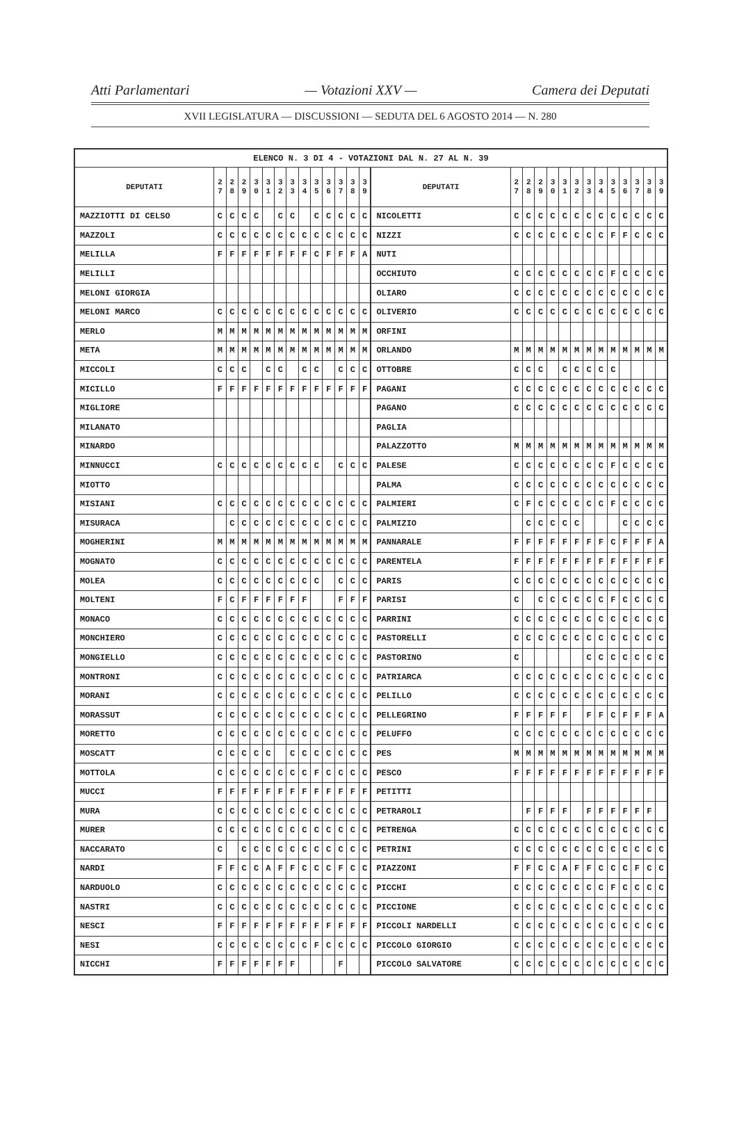Atti Parlamentari — Votazioni XXV — Camera dei Deputati
XVII LEGISLATURA — DISCUSSIONI — SEDUTA DEL 6 AGOSTO 2014 — N. 280
| ELENCO N. 3 DI 4 - VOTAZIONI DAL N. 27 AL N. 39 | | | | | | | | | | | | | | | | | | | | | | | | | | | |
| --- | --- | --- | --- | --- | --- | --- | --- | --- | --- | --- | --- | --- | --- | --- | --- | --- | --- | --- | --- | --- | --- | --- | --- | --- | --- | --- | --- |
| DEPUTATI | 2 7 | 2 8 | 2 9 | 3 0 | 3 1 | 3 2 | 3 3 | 3 4 | 3 5 | 3 6 | 3 7 | 3 8 | 3 9 | DEPUTATI | 2 7 | 2 8 | 2 9 | 3 0 | 3 1 | 3 2 | 3 3 | 3 4 | 3 5 | 3 6 | 3 7 | 3 8 | 3 9 |
| MAZZIOTTI DI CELSO | C | C | C | C | | C | C | | C | C | C | C | C | NICOLETTI | C | C | C | C | C | C | C | C | C | C | C | C | C |
| MAZZOLI | C | C | C | C | C | C | C | C | C | C | C | C | C | NIZZI | C | C | C | C | C | C | C | C | F | F | C | C | C |
| MELILLA | F | F | F | F | F | F | F | F | C | F | F | F | A | NUTI | | | | | | | | | | | | | |
| MELILLI | | | | | | | | | | | | | | OCCHIUTO | C | C | C | C | C | C | C | C | F | C | C | C | C |
| MELONI GIORGIA | | | | | | | | | | | | | | OLIARO | C | C | C | C | C | C | C | C | C | C | C | C | C |
| MELONI MARCO | C | C | C | C | C | C | C | C | C | C | C | C | C | OLIVERIO | C | C | C | C | C | C | C | C | C | C | C | C | C |
| MERLO | M | M | M | M | M | M | M | M | M | M | M | M | M | ORFINI | | | | | | | | | | | | | |
| META | M | M | M | M | M | M | M | M | M | M | M | M | M | ORLANDO | M | M | M | M | M | M | M | M | M | M | M | M | M |
| MICCOLI | C | C | C | | C | C | | C | C | | C | C | C | OTTOBRE | C | C | C | | C | C | C | C | C | | | | |
| MICILLO | F | F | F | F | F | F | F | F | F | F | F | F | F | PAGANI | C | C | C | C | C | C | C | C | C | C | C | C | C |
| MIGLIORE | | | | | | | | | | | | | | PAGANO | C | C | C | C | C | C | C | C | C | C | C | C | C |
| MILANATO | | | | | | | | | | | | | | PAGLIA | | | | | | | | | | | | | |
| MINARDO | | | | | | | | | | | | | | PALAZZOTTO | M | M | M | M | M | M | M | M | M | M | M | M | M |
| MINNUCCI | C | C | C | C | C | C | C | C | C | | C | C | C | PALESE | C | C | C | C | C | C | C | C | F | C | C | C | C |
| MIOTTO | | | | | | | | | | | | | | PALMA | C | C | C | C | C | C | C | C | C | C | C | C | C |
| MISIANI | C | C | C | C | C | C | C | C | C | C | C | C | C | PALMIERI | C | F | C | C | C | C | C | C | F | C | C | C | C |
| MISURACA | | C | C | C | C | C | C | C | C | C | C | C | C | PALMIZIO | | C | C | C | C | C | | | | C | C | C | C |
| MOGHERINI | M | M | M | M | M | M | M | M | M | M | M | M | M | PANNARALE | F | F | F | F | F | F | F | F | C | F | F | F | A |
| MOGNATO | C | C | C | C | C | C | C | C | C | C | C | C | C | PARENTELA | F | F | F | F | F | F | F | F | F | F | F | F | F |
| MOLEA | C | C | C | C | C | C | C | C | C | | C | C | C | PARIS | C | C | C | C | C | C | C | C | C | C | C | C | C |
| MOLTENI | F | C | F | F | F | F | F | F | | | F | F | F | PARISI | C | | C | C | C | C | C | C | F | C | C | C | C |
| MONACO | C | C | C | C | C | C | C | C | C | C | C | C | C | PARRINI | C | C | C | C | C | C | C | C | C | C | C | C | C |
| MONCHIERO | C | C | C | C | C | C | C | C | C | C | C | C | C | PASTORELLI | C | C | C | C | C | C | C | C | C | C | C | C | C |
| MONGIELLO | C | C | C | C | C | C | C | C | C | C | C | C | C | PASTORINO | C | | | | | | C | C | C | C | C | C | C |
| MONTRONI | C | C | C | C | C | C | C | C | C | C | C | C | C | PATRIARCA | C | C | C | C | C | C | C | C | C | C | C | C | C |
| MORANI | C | C | C | C | C | C | C | C | C | C | C | C | C | PELILLO | C | C | C | C | C | C | C | C | C | C | C | C | C |
| MORASSUT | C | C | C | C | C | C | C | C | C | C | C | C | C | PELLEGRINO | F | F | F | F | F | | F | F | C | F | F | F | A |
| MORETTO | C | C | C | C | C | C | C | C | C | C | C | C | C | PELUFFO | C | C | C | C | C | C | C | C | C | C | C | C | C |
| MOSCATT | C | C | C | C | C | | C | C | C | C | C | C | C | PES | M | M | M | M | M | M | M | M | M | M | M | M | M |
| MOTTOLA | C | C | C | C | C | C | C | C | F | C | C | C | C | PESCO | F | F | F | F | F | F | F | F | F | F | F | F | F |
| MUCCI | F | F | F | F | F | F | F | F | F | F | F | F | F | PETITTI | | | | | | | | | | | | | |
| MURA | C | C | C | C | C | C | C | C | C | C | C | C | C | PETRAROLI | | F | F | F | F | | F | F | F | F | F | F | |
| MURER | C | C | C | C | C | C | C | C | C | C | C | C | C | PETRENGA | C | C | C | C | C | C | C | C | C | C | C | C | C |
| NACCARATO | C | | C | C | C | C | C | C | C | C | C | C | C | PETRINI | C | C | C | C | C | C | C | C | C | C | C | C | C |
| NARDI | F | F | C | C | A | F | F | C | C | C | F | C | C | PIAZZONI | F | F | C | C | A | F | F | C | C | C | F | C | C |
| NARDUOLO | C | C | C | C | C | C | C | C | C | C | C | C | C | PICCHI | C | C | C | C | C | C | C | C | F | C | C | C | C |
| NASTRI | C | C | C | C | C | C | C | C | C | C | C | C | C | PICCIONE | C | C | C | C | C | C | C | C | C | C | C | C | C |
| NESCI | F | F | F | F | F | F | F | F | F | F | F | F | F | PICCOLI NARDELLI | C | C | C | C | C | C | C | C | C | C | C | C | C |
| NESI | C | C | C | C | C | C | C | C | F | C | C | C | C | PICCOLO GIORGIO | C | C | C | C | C | C | C | C | C | C | C | C | C |
| NICCHI | F | F | F | F | F | F | F | | | | F | | | PICCOLO SALVATORE | C | C | C | C | C | C | C | C | C | C | C | C | C |